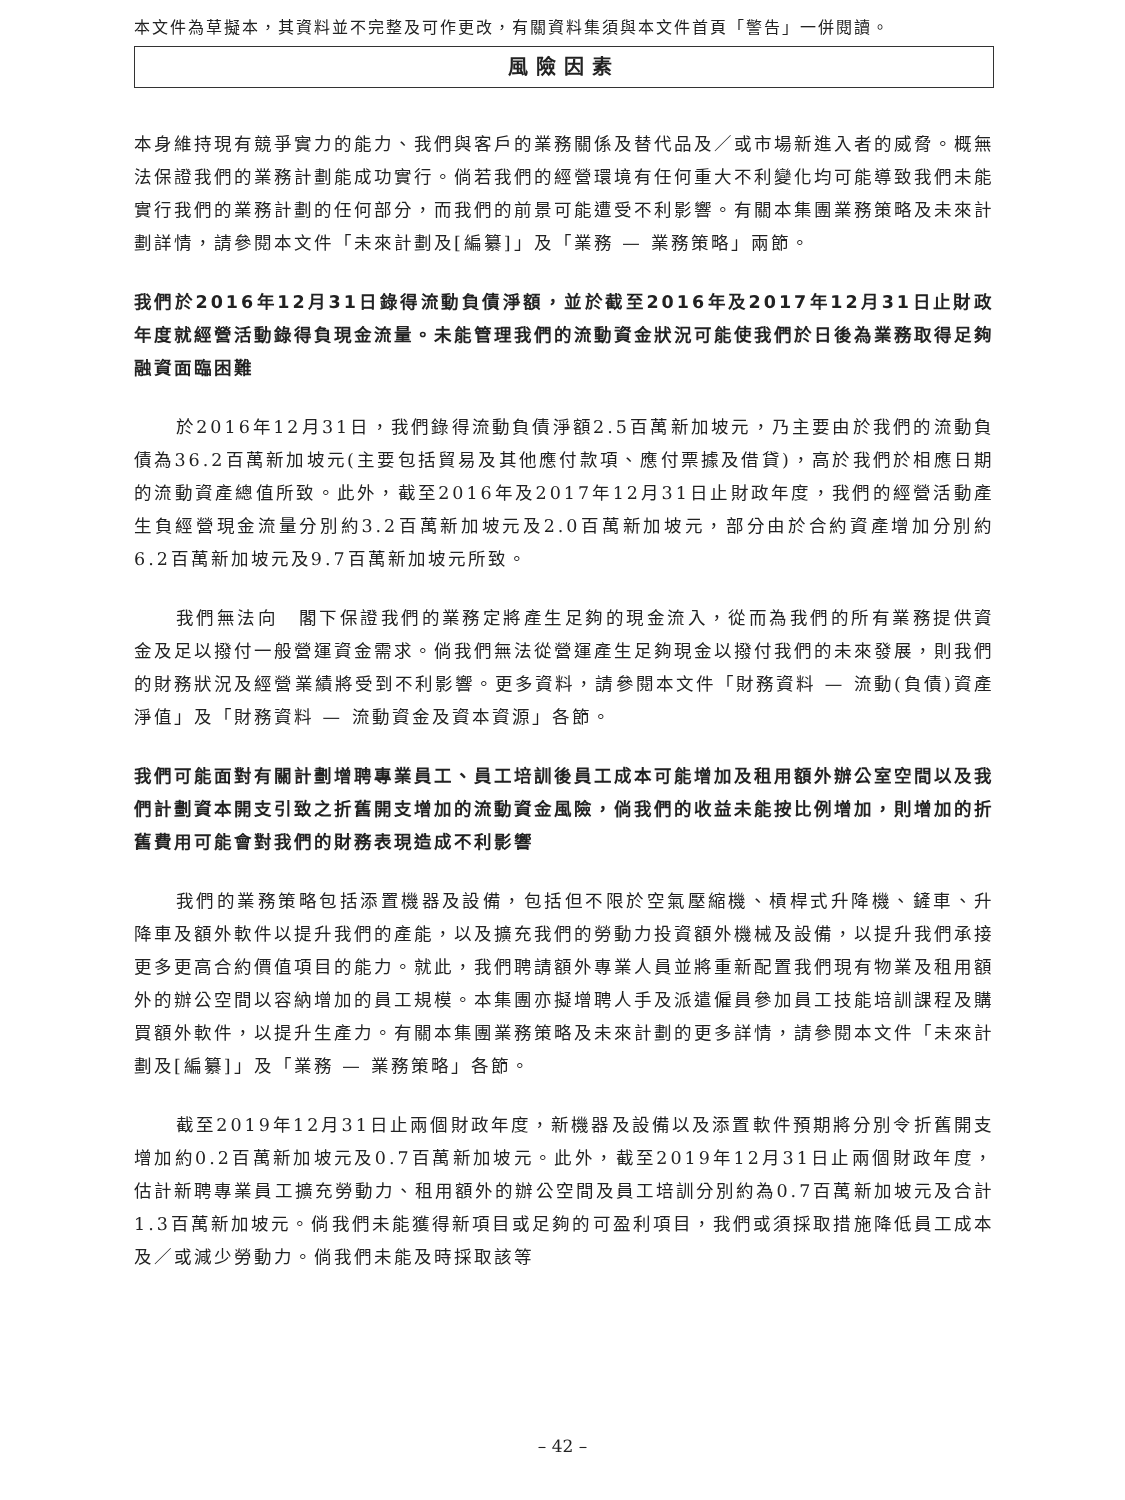本文件為草擬本，其資料並不完整及可作更改，有關資料集須與本文件首頁「警告」一併閱讀。
風險因素
本身維持現有競爭實力的能力、我們與客戶的業務關係及替代品及／或市場新進入者的威脅。概無法保證我們的業務計劃能成功實行。倘若我們的經營環境有任何重大不利變化均可能導致我們未能實行我們的業務計劃的任何部分，而我們的前景可能遭受不利影響。有關本集團業務策略及未來計劃詳情，請參閱本文件「未來計劃及[編纂]」及「業務 — 業務策略」兩節。
我們於2016年12月31日錄得流動負債淨額，並於截至2016年及2017年12月31日止財政年度就經營活動錄得負現金流量。未能管理我們的流動資金狀況可能使我們於日後為業務取得足夠融資面臨困難
於2016年12月31日，我們錄得流動負債淨額2.5百萬新加坡元，乃主要由於我們的流動負債為36.2百萬新加坡元(主要包括貿易及其他應付款項、應付票據及借貸)，高於我們於相應日期的流動資產總值所致。此外，截至2016年及2017年12月31日止財政年度，我們的經營活動產生負經營現金流量分別約3.2百萬新加坡元及2.0百萬新加坡元，部分由於合約資產增加分別約6.2百萬新加坡元及9.7百萬新加坡元所致。
我們無法向　閣下保證我們的業務定將產生足夠的現金流入，從而為我們的所有業務提供資金及足以撥付一般營運資金需求。倘我們無法從營運產生足夠現金以撥付我們的未來發展，則我們的財務狀況及經營業績將受到不利影響。更多資料，請參閱本文件「財務資料 — 流動(負債)資產淨值」及「財務資料 — 流動資金及資本資源」各節。
我們可能面對有關計劃增聘專業員工、員工培訓後員工成本可能增加及租用額外辦公室空間以及我們計劃資本開支引致之折舊開支增加的流動資金風險，倘我們的收益未能按比例增加，則增加的折舊費用可能會對我們的財務表現造成不利影響
我們的業務策略包括添置機器及設備，包括但不限於空氣壓縮機、槓桿式升降機、鏟車、升降車及額外軟件以提升我們的產能，以及擴充我們的勞動力投資額外機械及設備，以提升我們承接更多更高合約價值項目的能力。就此，我們聘請額外專業人員並將重新配置我們現有物業及租用額外的辦公空間以容納增加的員工規模。本集團亦擬增聘人手及派遣僱員參加員工技能培訓課程及購買額外軟件，以提升生產力。有關本集團業務策略及未來計劃的更多詳情，請參閱本文件「未來計劃及[編纂]」及「業務 — 業務策略」各節。
截至2019年12月31日止兩個財政年度，新機器及設備以及添置軟件預期將分別令折舊開支增加約0.2百萬新加坡元及0.7百萬新加坡元。此外，截至2019年12月31日止兩個財政年度，估計新聘專業員工擴充勞動力、租用額外的辦公空間及員工培訓分別約為0.7百萬新加坡元及合計1.3百萬新加坡元。倘我們未能獲得新項目或足夠的可盈利項目，我們或須採取措施降低員工成本及／或減少勞動力。倘我們未能及時採取該等
– 42 –